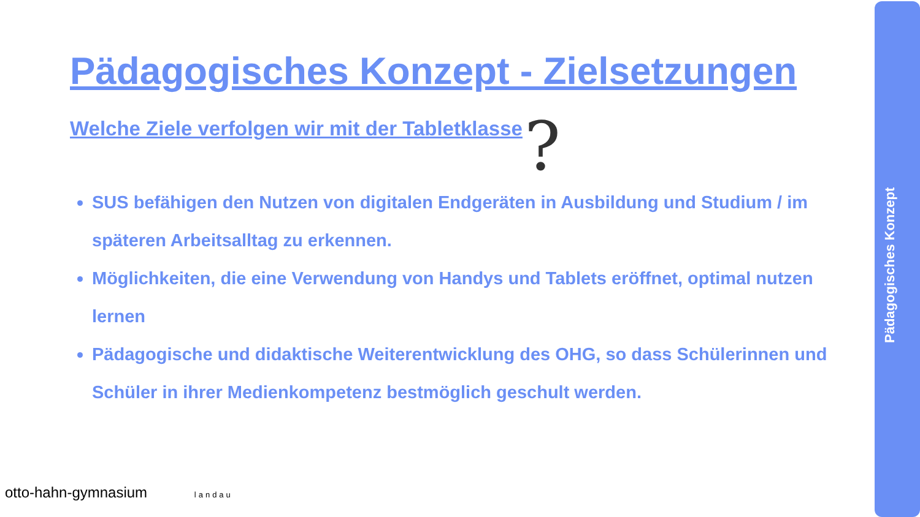Pädagogisches Konzept - Zielsetzungen
Welche Ziele verfolgen wir mit der Tabletklasse
SUS befähigen den Nutzen von digitalen Endgeräten in Ausbildung und Studium / im späteren Arbeitsalltag zu erkennen.
Möglichkeiten, die eine Verwendung von Handys und Tablets eröffnet, optimal nutzen lernen
Pädagogische und didaktische Weiterentwicklung des OHG, so dass Schülerinnen und Schüler in ihrer Medienkompetenz bestmöglich geschult werden.
?
Pädagogisches Konzept
otto-hahn-gymnasium landau